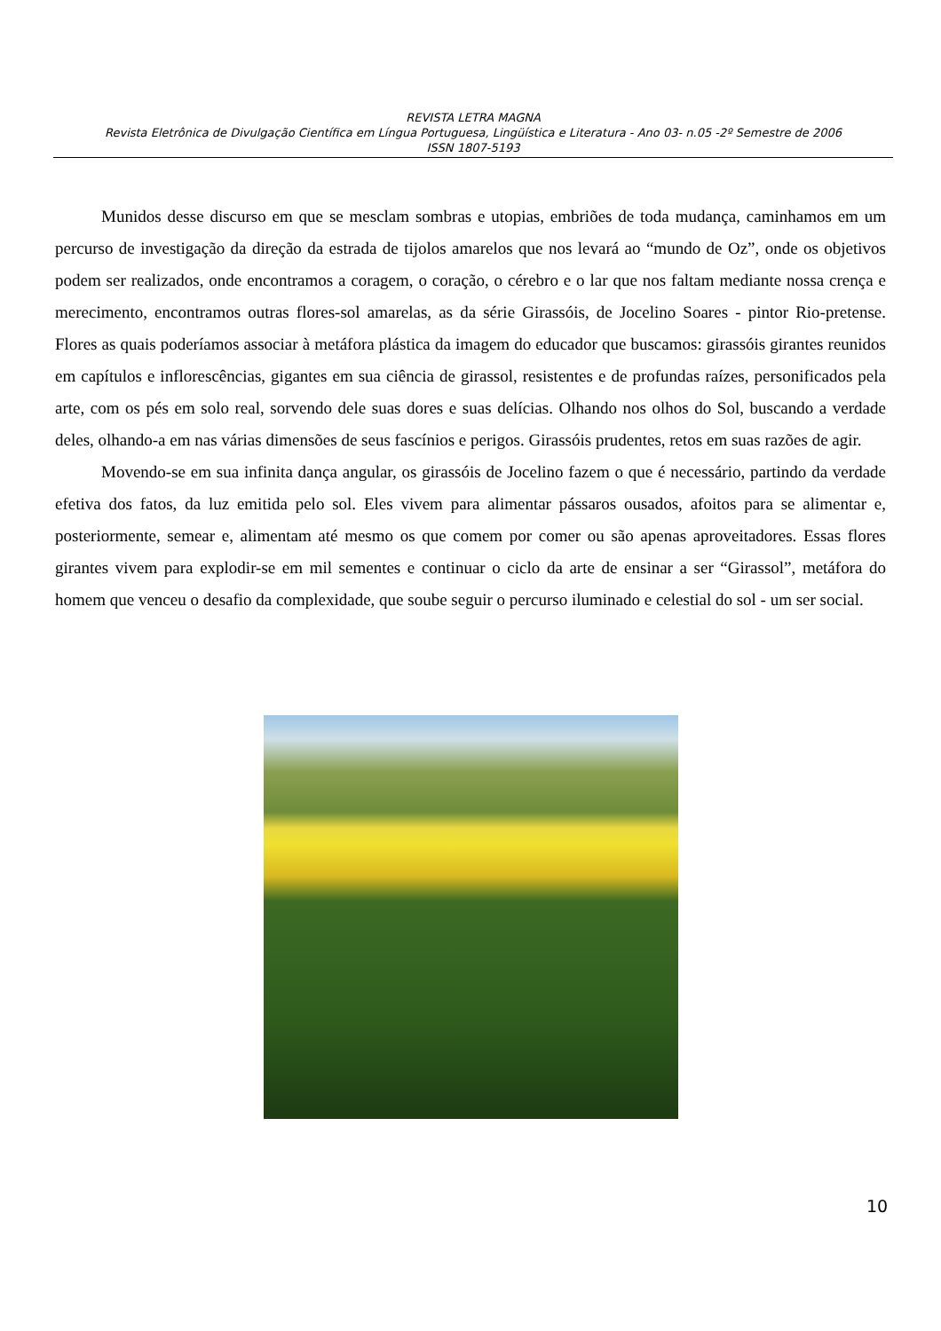REVISTA LETRA MAGNA
Revista Eletrônica de Divulgação Científica em Língua Portuguesa, Lingüística e Literatura - Ano 03- n.05 -2º Semestre de 2006
ISSN 1807-5193
Munidos desse discurso em que se mesclam sombras e utopias, embriões de toda mudança, caminhamos em um percurso de investigação da direção da estrada de tijolos amarelos que nos levará ao “mundo de Oz”, onde os objetivos podem ser realizados, onde encontramos a coragem, o coração, o cérebro e o lar que nos faltam mediante nossa crença e merecimento, encontramos outras flores-sol amarelas, as da série Girassóis, de Jocelino Soares - pintor Rio-pretense. Flores as quais poderíamos associar à metáfora plástica da imagem do educador que buscamos: girassóis girantes reunidos em capítulos e inflorescências, gigantes em sua ciência de girassol, resistentes e de profundas raízes, personificados pela arte, com os pés em solo real, sorvendo dele suas dores e suas delícias. Olhando nos olhos do Sol, buscando a verdade deles, olhando-a em nas várias dimensões de seus fascínios e perigos. Girassóis prudentes, retos em suas razões de agir.
Movendo-se em sua infinita dança angular, os girassóis de Jocelino fazem o que é necessário, partindo da verdade efetiva dos fatos, da luz emitida pelo sol. Eles vivem para alimentar pássaros ousados, afoitos para se alimentar e, posteriormente, semear e, alimentam até mesmo os que comem por comer ou são apenas aproveitadores. Essas flores girantes vivem para explodir-se em mil sementes e continuar o ciclo da arte de ensinar a ser “Girassol”, metáfora do homem que venceu o desafio da complexidade, que soube seguir o percurso iluminado e celestial do sol - um ser social.
10